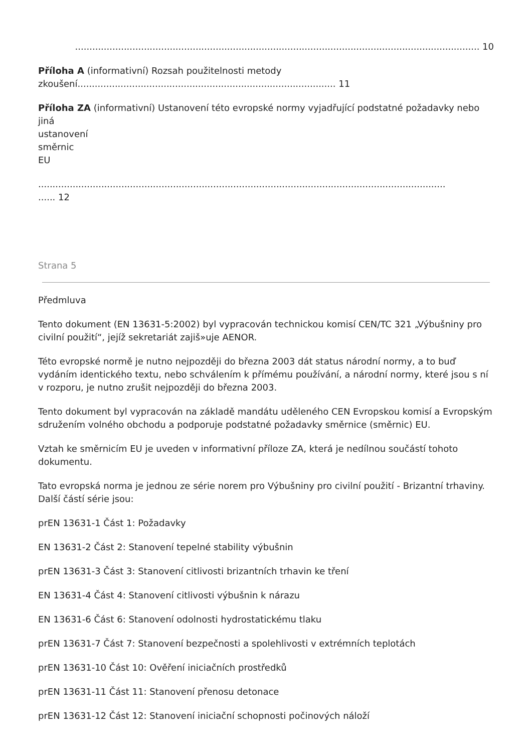............................................................................................................................................. 10
Příloha A (informativní) Rozsah použitelnosti metody
zkoušení.......................................................................................... 11
Příloha ZA (informativní) Ustanovení této evropské normy vyjadřující podstatné požadavky nebo jiná
ustanovení
směrnic
EU
.................................................................................................................................................... 12
Strana 5
Předmluva
Tento dokument (EN 13631-5:2002) byl vypracován technickou komisí CEN/TC 321 „Výbušniny pro civilní použití“, jejíž sekretariát zajiš»uje AENOR.
Této evropské normě je nutno nejpozději do března 2003 dát status národní normy, a to buď vydáním identického textu, nebo schválením k přímému používání, a národní normy, které jsou s ní v rozporu, je nutno zrušit nejpozději do března 2003.
Tento dokument byl vypracován na základě mandátu uděleného CEN Evropskou komisí a Evropským sdružením volného obchodu a podporuje podstatné požadavky směrnice (směrnic) EU.
Vztah ke směrnicím EU je uveden v informativní příloze ZA, která je nedílnou součástí tohoto dokumentu.
Tato evropská norma je jednou ze série norem pro Výbušniny pro civilní použití - Brizantní trhaviny. Další částí série jsou:
prEN 13631-1 Část 1: Požadavky
EN 13631-2 Část 2: Stanovení tepelné stability výbušnin
prEN 13631-3 Část 3: Stanovení citlivosti brizantních trhavin ke tření
EN 13631-4 Část 4: Stanovení citlivosti výbušnin k nárazu
EN 13631-6 Část 6: Stanovení odolnosti hydrostatickému tlaku
prEN 13631-7 Část 7: Stanovení bezpečnosti a spolehlivosti v extrémních teplotách
prEN 13631-10 Část 10: Ověření iniciačních prostředků
prEN 13631-11 Část 11: Stanovení přenosu detonace
prEN 13631-12 Část 12: Stanovení iniciační schopnosti počinových náloží